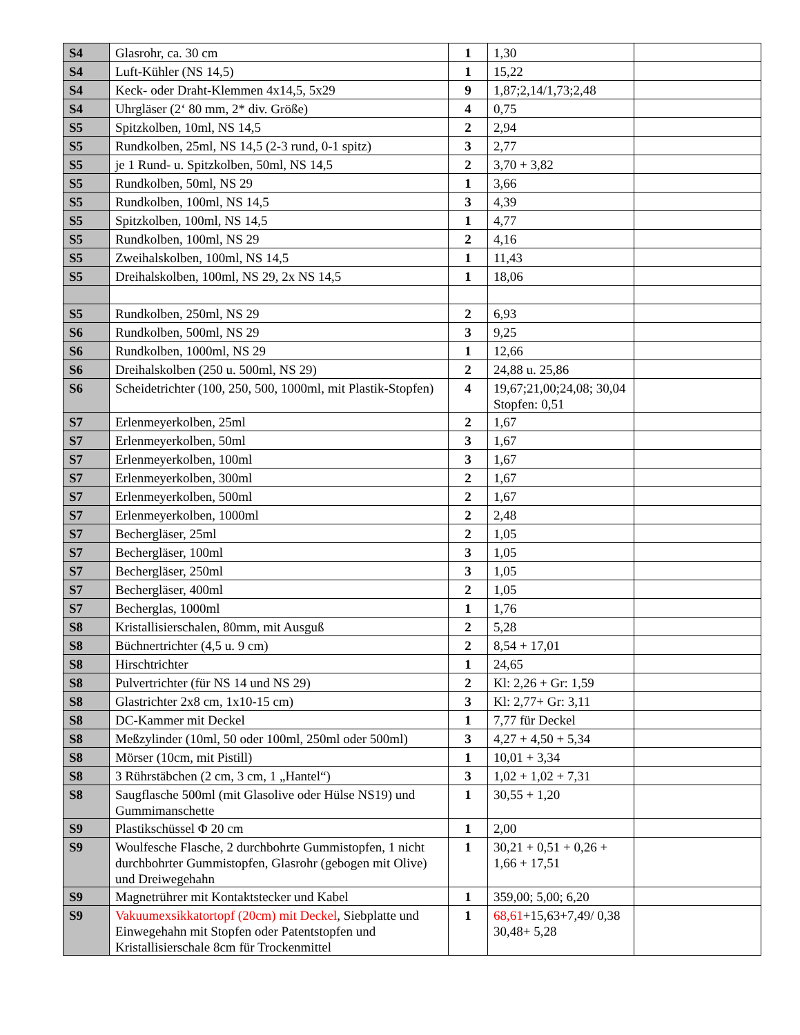| S4 | Glasrohr, ca. 30 cm | 1 | 1,30 | |
| S4 | Luft-Kühler (NS 14,5) | 1 | 15,22 | |
| S4 | Keck- oder Draht-Klemmen 4x14,5, 5x29 | 9 | 1,87;2,14/1,73;2,48 | |
| S4 | Uhrgläser (2‘ 80 mm, 2* div. Größe) | 4 | 0,75 | |
| S5 | Spitzkolben, 10ml, NS 14,5 | 2 | 2,94 | |
| S5 | Rundkolben, 25ml, NS 14,5 (2-3 rund, 0-1 spitz) | 3 | 2,77 | |
| S5 | je 1 Rund- u. Spitzkolben, 50ml, NS 14,5 | 2 | 3,70 + 3,82 | |
| S5 | Rundkolben, 50ml, NS 29 | 1 | 3,66 | |
| S5 | Rundkolben, 100ml, NS 14,5 | 3 | 4,39 | |
| S5 | Spitzkolben, 100ml, NS 14,5 | 1 | 4,77 | |
| S5 | Rundkolben, 100ml, NS 29 | 2 | 4,16 | |
| S5 | Zweihalskolben, 100ml, NS 14,5 | 1 | 11,43 | |
| S5 | Dreihalskolben, 100ml, NS 29, 2x NS 14,5 | 1 | 18,06 | |
| S5 | Rundkolben, 250ml, NS 29 | 2 | 6,93 | |
| S6 | Rundkolben, 500ml, NS 29 | 3 | 9,25 | |
| S6 | Rundkolben, 1000ml, NS 29 | 1 | 12,66 | |
| S6 | Dreihalskolben (250 u. 500ml, NS 29) | 2 | 24,88 u. 25,86 | |
| S6 | Scheidetrichter (100, 250, 500, 1000ml, mit Plastik-Stopfen) | 4 | 19,67;21,00;24,08; 30,04 Stopfen: 0,51 | |
| S7 | Erlenmeyerkolben, 25ml | 2 | 1,67 | |
| S7 | Erlenmeyerkolben, 50ml | 3 | 1,67 | |
| S7 | Erlenmeyerkolben, 100ml | 3 | 1,67 | |
| S7 | Erlenmeyerkolben, 300ml | 2 | 1,67 | |
| S7 | Erlenmeyerkolben, 500ml | 2 | 1,67 | |
| S7 | Erlenmeyerkolben, 1000ml | 2 | 2,48 | |
| S7 | Bechergläser, 25ml | 2 | 1,05 | |
| S7 | Bechergläser, 100ml | 3 | 1,05 | |
| S7 | Bechergläser, 250ml | 3 | 1,05 | |
| S7 | Bechergläser, 400ml | 2 | 1,05 | |
| S7 | Becherglas, 1000ml | 1 | 1,76 | |
| S8 | Kristallisierschalen, 80mm, mit Ausguß | 2 | 5,28 | |
| S8 | Büchnertrichter (4,5 u. 9 cm) | 2 | 8,54 + 17,01 | |
| S8 | Hirschtrichter | 1 | 24,65 | |
| S8 | Pulvertrichter (für NS 14 und NS 29) | 2 | Kl: 2,26 + Gr: 1,59 | |
| S8 | Glastrichter 2x8 cm, 1x10-15 cm) | 3 | Kl: 2,77+ Gr: 3,11 | |
| S8 | DC-Kammer mit Deckel | 1 | 7,77 für Deckel | |
| S8 | Meßzylinder (10ml, 50 oder 100ml, 250ml oder 500ml) | 3 | 4,27 + 4,50 + 5,34 | |
| S8 | Mörser (10cm, mit Pistill) | 1 | 10,01 + 3,34 | |
| S8 | 3 Rührstäbchen (2 cm, 3 cm, 1 „Hantel“) | 3 | 1,02 + 1,02 + 7,31 | |
| S8 | Saugflasche 500ml (mit Glasolive oder Hülse NS19) und Gummimanschette | 1 | 30,55 + 1,20 | |
| S9 | Plastikschüssel Φ 20 cm | 1 | 2,00 | |
| S9 | Woulfesche Flasche, 2 durchbohrte Gummistopfen, 1 nicht durchbohrter Gummistopfen, Glasrohr (gebogen mit Olive) und Dreiwegehahn | 1 | 30,21 + 0,51 + 0,26 + 1,66 + 17,51 | |
| S9 | Magnetrührer mit Kontaktstecker und Kabel | 1 | 359,00; 5,00; 6,20 | |
| S9 | Vakuumexsikkatortopf (20cm) mit Deckel , Siebplatte und Einwegehahn mit Stopfen oder Patentstopfen und Kristallisierschale 8cm für Trockenmittel | 1 | 68,61 +15,63+7,49/ 0,38 30,48+ 5,28 | |